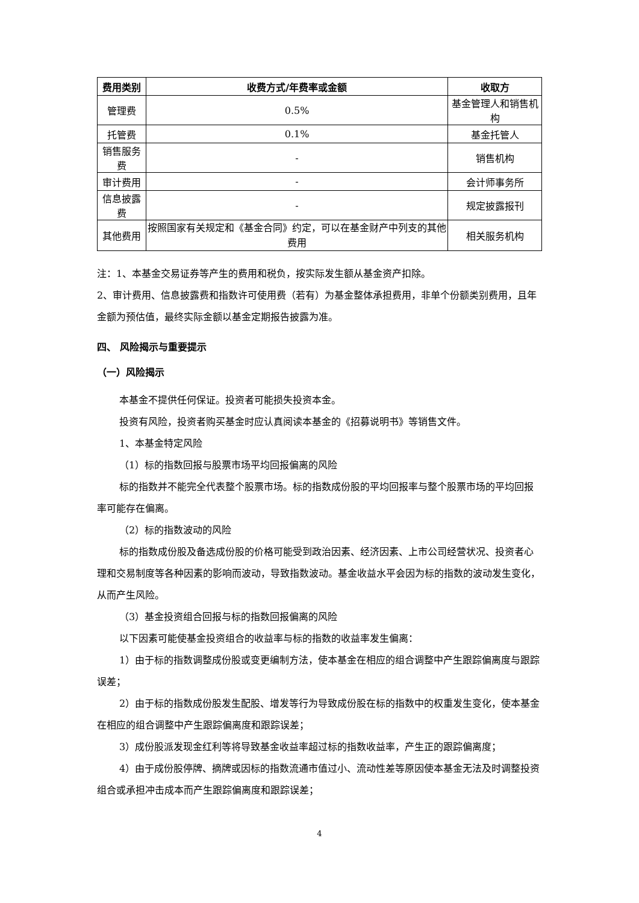| 费用类别 | 收费方式/年费率或金额 | 收取方 |
| --- | --- | --- |
| 管理费 | 0.5% | 基金管理人和销售机构 |
| 托管费 | 0.1% | 基金托管人 |
| 销售服务费 | - | 销售机构 |
| 审计费用 | - | 会计师事务所 |
| 信息披露费 | - | 规定披露报刊 |
| 其他费用 | 按照国家有关规定和《基金合同》约定，可以在基金财产中列支的其他费用 | 相关服务机构 |
注：1、本基金交易证券等产生的费用和税负，按实际发生额从基金资产扣除。
2、审计费用、信息披露费和指数许可使用费（若有）为基金整体承担费用，非单个份额类别费用，且年金额为预估值，最终实际金额以基金定期报告披露为准。
四、 风险揭示与重要提示
（一）风险揭示
本基金不提供任何保证。投资者可能损失投资本金。
投资有风险，投资者购买基金时应认真阅读本基金的《招募说明书》等销售文件。
1、本基金特定风险
（1）标的指数回报与股票市场平均回报偏离的风险
标的指数并不能完全代表整个股票市场。标的指数成份股的平均回报率与整个股票市场的平均回报率可能存在偏离。
（2）标的指数波动的风险
标的指数成份股及备选成份股的价格可能受到政治因素、经济因素、上市公司经营状况、投资者心理和交易制度等各种因素的影响而波动，导致指数波动。基金收益水平会因为标的指数的波动发生变化，从而产生风险。
（3）基金投资组合回报与标的指数回报偏离的风险
以下因素可能使基金投资组合的收益率与标的指数的收益率发生偏离：
1）由于标的指数调整成份股或变更编制方法，使本基金在相应的组合调整中产生跟踪偏离度与跟踪误差；
2）由于标的指数成份股发生配股、增发等行为导致成份股在标的指数中的权重发生变化，使本基金在相应的组合调整中产生跟踪偏离度和跟踪误差；
3）成份股派发现金红利等将导致基金收益率超过标的指数收益率，产生正的跟踪偏离度；
4）由于成份股停牌、摘牌或因标的指数流通市值过小、流动性差等原因使本基金无法及时调整投资组合或承担冲击成本而产生跟踪偏离度和跟踪误差；
4